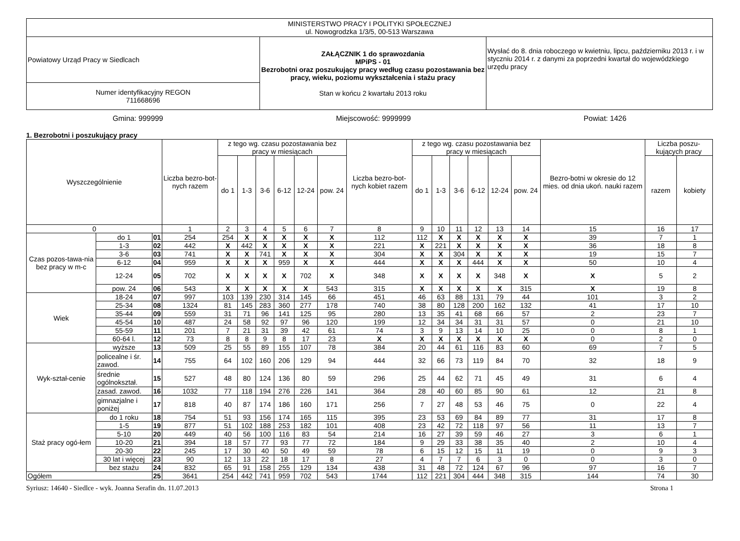| MINISTERSTWO PRACY I POLITYKI SPOŁECZNEJ ul. Nowogrodzka 1/3/5, 00-513 Warszawa | | |
| Powiatowy Urząd Pracy w Siedlcach | ZAŁĄCZNIK 1 do sprawozdania MPiPS - 01 Bezrobotni oraz poszukujący pracy według czasu pozostawania bez pracy, wieku, poziomu wykształcenia i stażu pracy Stan w końcu 2 kwartału 2013 roku | Wysłać do 8. dnia roboczego w kwietniu, lipcu, październiku 2013 r. i w styczniu 2014 r. z danymi za poprzedni kwartał do wojewódzkiego urzędu pracy |
| Numer identyfikacyjny REGON 711668696 | | |
Gmina: 999999 Miejscowość: 9999999 Powiat: 1426
1. Bezrobotni i poszukujący pracy
| Wyszczególnienie | | | Liczba bezro-bot-nych razem | z tego wg. czasu pozostawania bez pracy w miesiącach | | | | | | Liczba bezro-bot-nych kobiet razem | z tego wg. czasu pozostawania bez pracy w miesiącach | | | | | | Bezro-botni w okresie do 12 mies. od dnia ukoń. nauki razem | Liczba poszu-kujących pracy | |
| --- | --- | --- | --- | --- | --- | --- | --- | --- | --- | --- | --- | --- | --- | --- | --- | --- | --- | --- | --- |
| | | | | do 1 | 1-3 | 3-6 | 6-12 | 12-24 | pow. 24 | | do 1 | 1-3 | 3-6 | 6-12 | 12-24 | pow. 24 | | razem | kobiety |
| 0 | | | 1 | 2 | 3 | 4 | 5 | 6 | 7 | 8 | 9 | 10 | 11 | 12 | 13 | 14 | 15 | 16 | 17 |
| Czas pozos-tawa-nia bez pracy w m-c | do 1 | 01 | 254 | 254 | X | X | X | X | X | 112 | 112 | X | X | X | X | X | 39 | 7 | 1 |
| | 1-3 | 02 | 442 | X | 442 | X | X | X | X | 221 | X | 221 | X | X | X | X | 36 | 18 | 8 |
| | 3-6 | 03 | 741 | X | X | 741 | X | X | X | 304 | X | X | 304 | X | X | X | 19 | 15 | 7 |
| | 6-12 | 04 | 959 | X | X | X | 959 | X | X | 444 | X | X | X | 444 | X | X | 50 | 10 | 4 |
| | 12-24 | 05 | 702 | X | X | X | X | 702 | X | 348 | X | X | X | X | 348 | X | X | 5 | 2 |
| | pow. 24 | 06 | 543 | X | X | X | X | X | 543 | 315 | X | X | X | X | X | 315 | X | 19 | 8 |
| Wiek | 18-24 | 07 | 997 | 103 | 139 | 230 | 314 | 145 | 66 | 451 | 46 | 63 | 88 | 131 | 79 | 44 | 101 | 3 | 2 |
| | 25-34 | 08 | 1324 | 81 | 145 | 283 | 360 | 277 | 178 | 740 | 38 | 80 | 128 | 200 | 162 | 132 | 41 | 17 | 10 |
| | 35-44 | 09 | 559 | 31 | 71 | 96 | 141 | 125 | 95 | 280 | 13 | 35 | 41 | 68 | 66 | 57 | 2 | 23 | 7 |
| | 45-54 | 10 | 487 | 24 | 58 | 92 | 97 | 96 | 120 | 199 | 12 | 34 | 34 | 31 | 31 | 57 | 0 | 21 | 10 |
| | 55-59 | 11 | 201 | 7 | 21 | 31 | 39 | 42 | 61 | 74 | 3 | 9 | 13 | 14 | 10 | 25 | 0 | 8 | 1 |
| | 60-64 l. | 12 | 73 | 8 | 8 | 9 | 8 | 17 | 23 | X | X | X | X | X | X | X | 0 | 2 | 0 |
| Wyk-ształ-cenie | wyższe | 13 | 509 | 25 | 55 | 89 | 155 | 107 | 78 | 384 | 20 | 44 | 61 | 116 | 83 | 60 | 69 | 7 | 5 |
| | policealne i śr. zawod. | 14 | 755 | 64 | 102 | 160 | 206 | 129 | 94 | 444 | 32 | 66 | 73 | 119 | 84 | 70 | 32 | 18 | 9 |
| | średnie ogólnokształ. | 15 | 527 | 48 | 80 | 124 | 136 | 80 | 59 | 296 | 25 | 44 | 62 | 71 | 45 | 49 | 31 | 6 | 4 |
| | zasad. zawod. | 16 | 1032 | 77 | 118 | 194 | 276 | 226 | 141 | 364 | 28 | 40 | 60 | 85 | 90 | 61 | 12 | 21 | 8 |
| | gimnazjalne i poniżej | 17 | 818 | 40 | 87 | 174 | 186 | 160 | 171 | 256 | 7 | 27 | 48 | 53 | 46 | 75 | 0 | 22 | 4 |
| Staż pracy ogó-łem | do 1 roku | 18 | 754 | 51 | 93 | 156 | 174 | 165 | 115 | 395 | 23 | 53 | 69 | 84 | 89 | 77 | 31 | 17 | 8 |
| | 1-5 | 19 | 877 | 51 | 102 | 188 | 253 | 182 | 101 | 408 | 23 | 42 | 72 | 118 | 97 | 56 | 11 | 13 | 7 |
| | 5-10 | 20 | 449 | 40 | 56 | 100 | 116 | 83 | 54 | 214 | 16 | 27 | 39 | 59 | 46 | 27 | 3 | 6 | 1 |
| | 10-20 | 21 | 394 | 18 | 57 | 77 | 93 | 77 | 72 | 184 | 9 | 29 | 33 | 38 | 35 | 40 | 2 | 10 | 4 |
| | 20-30 | 22 | 245 | 17 | 30 | 40 | 50 | 49 | 59 | 78 | 6 | 15 | 12 | 15 | 11 | 19 | 0 | 9 | 3 |
| | 30 lat i więcej | 23 | 90 | 12 | 13 | 22 | 18 | 17 | 8 | 27 | 4 | 7 | 7 | 6 | 3 | 0 | 0 | 3 | 0 |
| | bez stażu | 24 | 832 | 65 | 91 | 158 | 255 | 129 | 134 | 438 | 31 | 48 | 72 | 124 | 67 | 96 | 97 | 16 | 7 |
| Ogółem | | 25 | 3641 | 254 | 442 | 741 | 959 | 702 | 543 | 1744 | 112 | 221 | 304 | 444 | 348 | 315 | 144 | 74 | 30 |
Syriusz: 14640 - Siedlce - wyk. Joanna Serafin dn. 11.07.2013 Strona 1